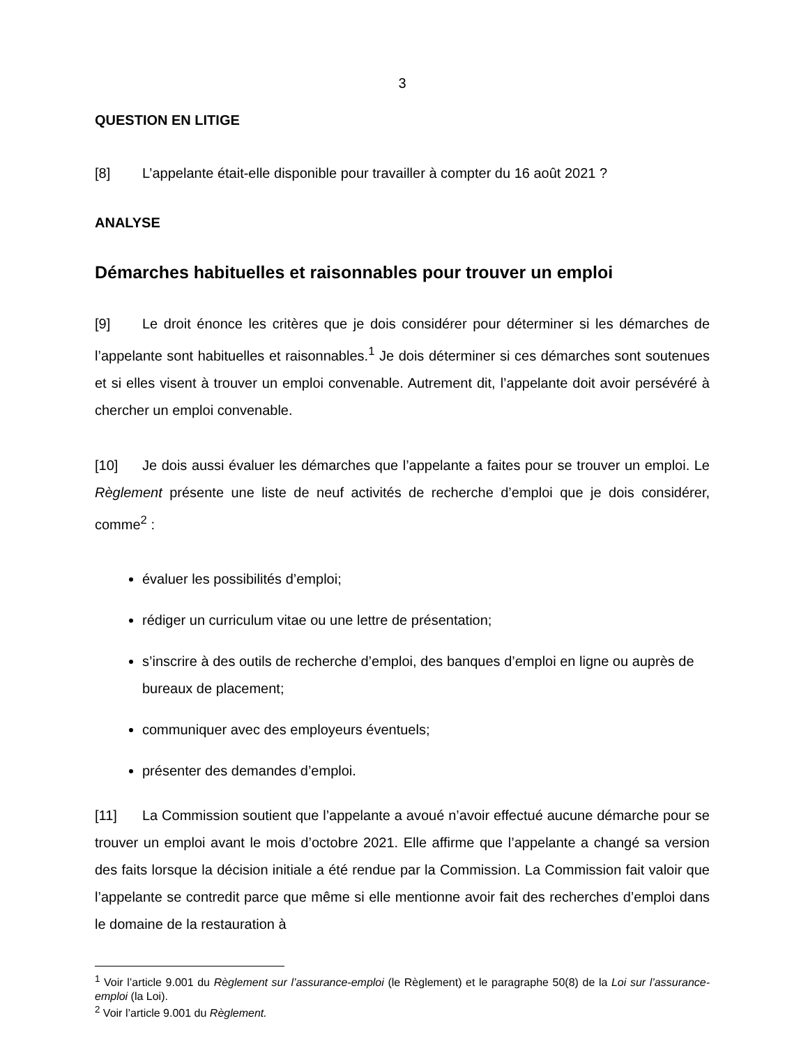3
QUESTION EN LITIGE
[8] L’appelante était-elle disponible pour travailler à compter du 16 août 2021 ?
ANALYSE
Démarches habituelles et raisonnables pour trouver un emploi
[9] Le droit énonce les critères que je dois considérer pour déterminer si les démarches de l’appelante sont habituelles et raisonnables.<sup>1</sup> Je dois déterminer si ces démarches sont soutenues et si elles visent à trouver un emploi convenable. Autrement dit, l’appelante doit avoir persévéré à chercher un emploi convenable.
[10] Je dois aussi évaluer les démarches que l’appelante a faites pour se trouver un emploi. Le Règlement présente une liste de neuf activités de recherche d’emploi que je dois considérer, comme<sup>2</sup> :
évaluer les possibilités d’emploi;
rédiger un curriculum vitae ou une lettre de présentation;
s’inscrire à des outils de recherche d’emploi, des banques d’emploi en ligne ou auprès de bureaux de placement;
communiquer avec des employeurs éventuels;
présenter des demandes d’emploi.
[11] La Commission soutient que l’appelante a avoué n’avoir effectué aucune démarche pour se trouver un emploi avant le mois d’octobre 2021. Elle affirme que l’appelante a changé sa version des faits lorsque la décision initiale a été rendue par la Commission. La Commission fait valoir que l’appelante se contredit parce que même si elle mentionne avoir fait des recherches d’emploi dans le domaine de la restauration à
<sup>1</sup> Voir l’article 9.001 du Règlement sur l’assurance-emploi (le Règlement) et le paragraphe 50(8) de la Loi sur l’assurance-emploi (la Loi).
<sup>2</sup> Voir l’article 9.001 du Règlement.